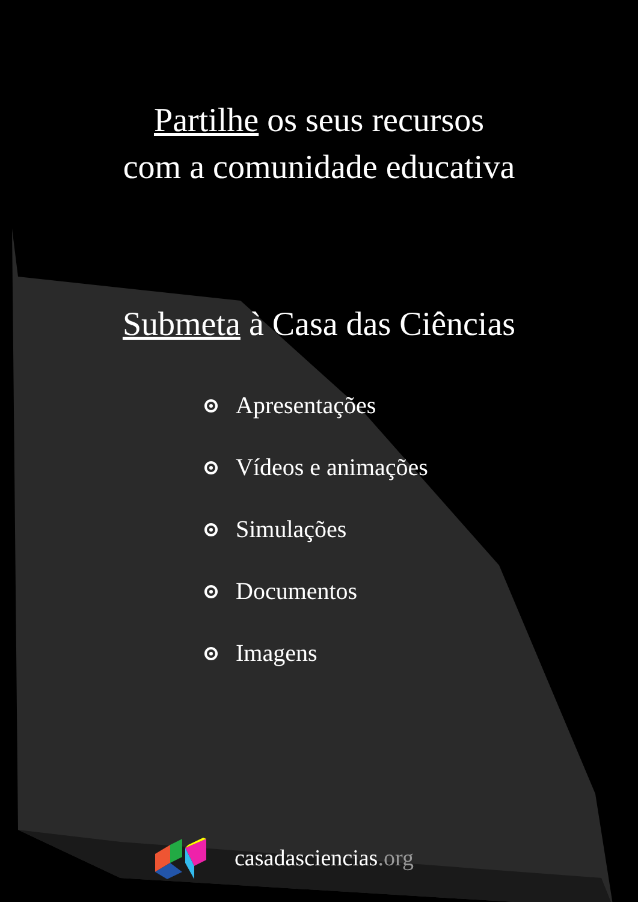Partilhe os seus recursos
com a comunidade educativa
Submeta à Casa das Ciências
Apresentações
Vídeos e animações
Simulações
Documentos
Imagens
casadasciencias.org